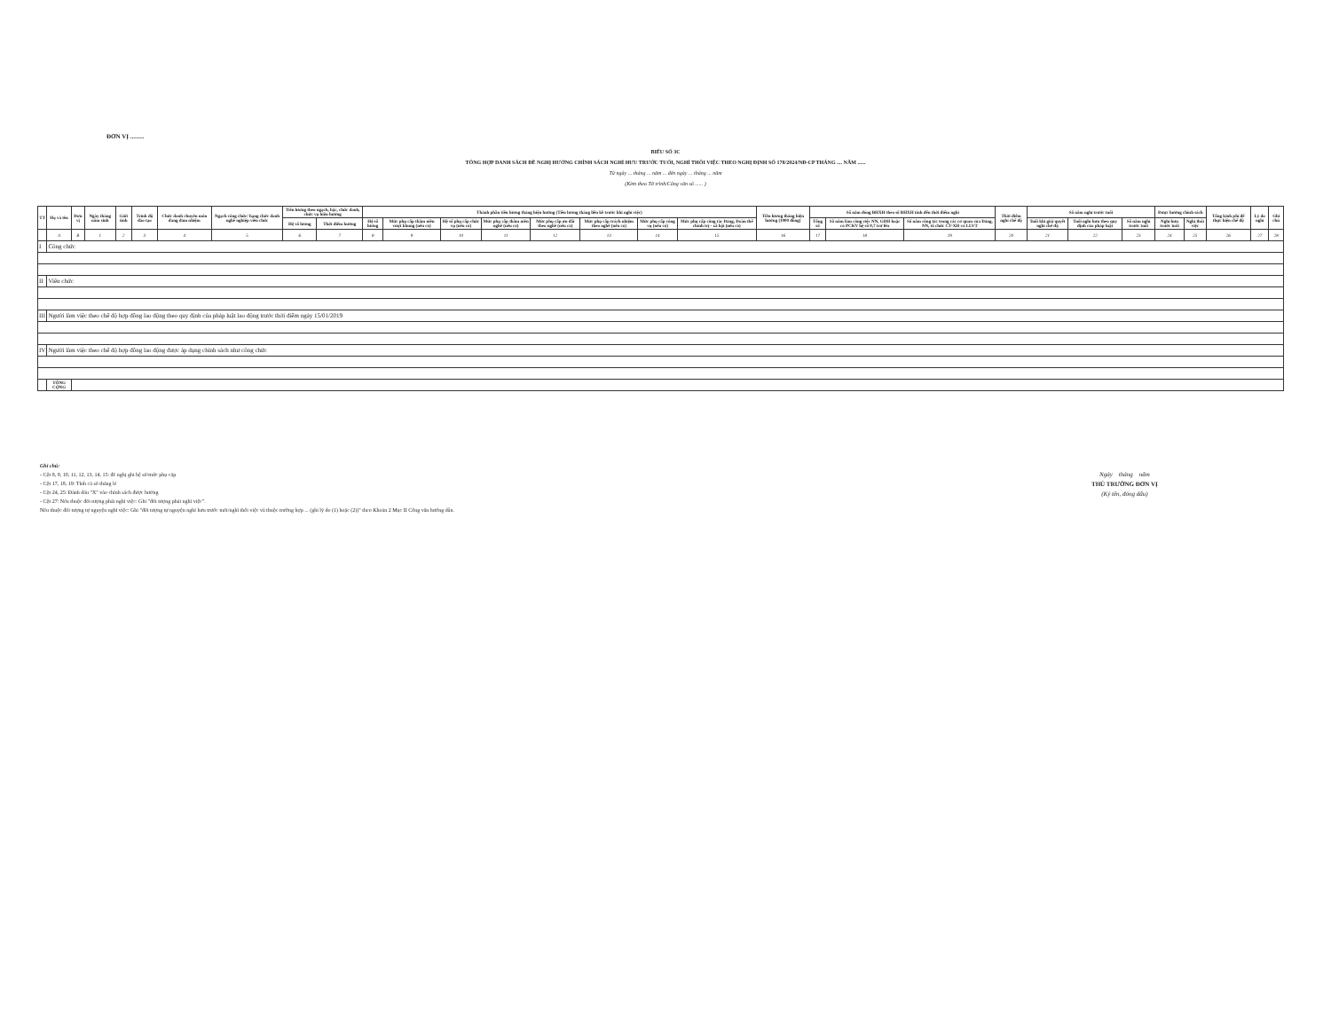ĐƠN VỊ .........
BIỂU SỐ 3C
TỔNG HỢP DANH SÁCH ĐỀ NGHỊ HƯỞNG CHÍNH SÁCH NGHỈ HƯU TRƯỚC TUỔI, NGHỈ THÔI VIỆC THEO NGHỊ ĐỊNH SỐ 178/2024/NĐ-CP THÁNG .... NĂM ......
Từ ngày ... tháng ... năm ... đến ngày ... tháng ... năm
(Kèm theo Tờ trình/Công văn số ...... )
| TT | Họ và tên | Đơn vị | Ngày tháng năm sinh | Giới tính | Trình độ đào tạo | Chức danh chuyên môn đang đảm nhiệm | Ngạch công chức/ hạng chức danh nghề nghiệp viên chức | Tiền lương theo ngạch, bậc, chức danh, chức vụ hiện hưởng | | Thành phần tiền lương tháng hiện hưởng (Tiền lương tháng liền kề trước khi nghỉ việc) | | | | | | | | Tiền lương tháng hiện hưởng (1000 đồng) | Số năm đóng BHXH theo sổ BHXH tính đến thời điểm nghỉ | | | Thời điểm nghỉ chế độ | Số năm nghỉ trước tuổi | | | Được hưởng chính sách | | Tổng kinh phí để thực hiện chế độ | Lý do nghỉ | Ghi chú |
| --- | --- | --- | --- | --- | --- | --- | --- | --- | --- | --- | --- | --- | --- | --- | --- | --- | --- | --- | --- | --- | --- | --- | --- | --- | --- | --- | --- | --- | --- | --- |
| | | | | | | | | Hệ số lương | Thời điểm hưởng | Hệ số lương | Mức phụ cấp thâm niên vượt khung (nếu có) | Hệ số phụ cấp chức vụ (nếu có) | Mức phụ cấp thâm niên nghề (nếu có) | Mức phụ cấp ưu đãi theo nghề (nếu có) | Mức phụ cấp trách nhiệm theo nghề (nếu có) | Mức phụ cấp công vụ (nếu có) | Mức phụ cấp công tác Đảng, Đoàn thể chính trị - xã hội (nếu có) | | Tổng số | Số năm làm công việc NN, GĐH hoặc có PCKV hệ số 0,7 trở lên | Số năm công tác trong các cơ quan của Đảng, NN, tổ chức CT-XH và LLVT | | Tuổi khi giải quyết nghỉ chế độ | Tuổi nghỉ hưu theo quy định của pháp luật | Số năm nghỉ trước tuổi | Nghỉ hưu trước tuổi | Nghỉ thôi việc | | | |
| | A | B | 1 | 2 | 3 | 4 | 5 | 6 | 7 | 8 | 9 | 10 | 11 | 12 | 13 | 14 | 15 | 16 | 17 | 18 | 19 | 20 | 21 | 22 | 23 | 24 | 25 | 26 | 27 | 28 |
| I | Công chức | | | | | | | | | | | | | | | | | | | | | | | | | | | | | |
| II | Viên chức | | | | | | | | | | | | | | | | | | | | | | | | | | | | | |
| III | Người làm việc theo chế độ hợp đồng lao động theo quy định của pháp luật lao động trước thời điểm ngày 15/01/2019 | | | | | | | | | | | | | | | | | | | | | | | | | | | | | |
| IV | Người làm việc theo chế độ hợp đồng lao động được áp dụng chính sách như công chức | | | | | | | | | | | | | | | | | | | | | | | | | | | | | |
| | TỔNG CỘNG | | | | | | | | | | | | | | | | | | | | | | | | | | | | | |
Ghi chú:
- Cột 8, 9, 10, 11, 12, 13, 14, 15: đề nghị ghi hệ số/mức phụ cấp
- Cột 17, 18, 19: Tính cả số tháng lẻ
- Cột 24, 25: Đánh dấu "X" vào chính sách được hưởng
- Cột 27: Nếu thuộc đối tượng phải nghỉ việc: Ghi "đối tượng phải nghỉ việc".
Nếu thuộc đối tượng tự nguyện nghỉ việc: Ghi "đối tượng tự nguyện nghỉ hưu trước tuổi/nghỉ thôi việc và thuộc trường hợp ... (ghi lý do (1) hoặc (2))" theo Khoản 2 Mục II Công văn hướng dẫn.
Ngày tháng năm
THỦ TRƯỞNG ĐƠN VỊ
(Ký tên, đóng dấu)